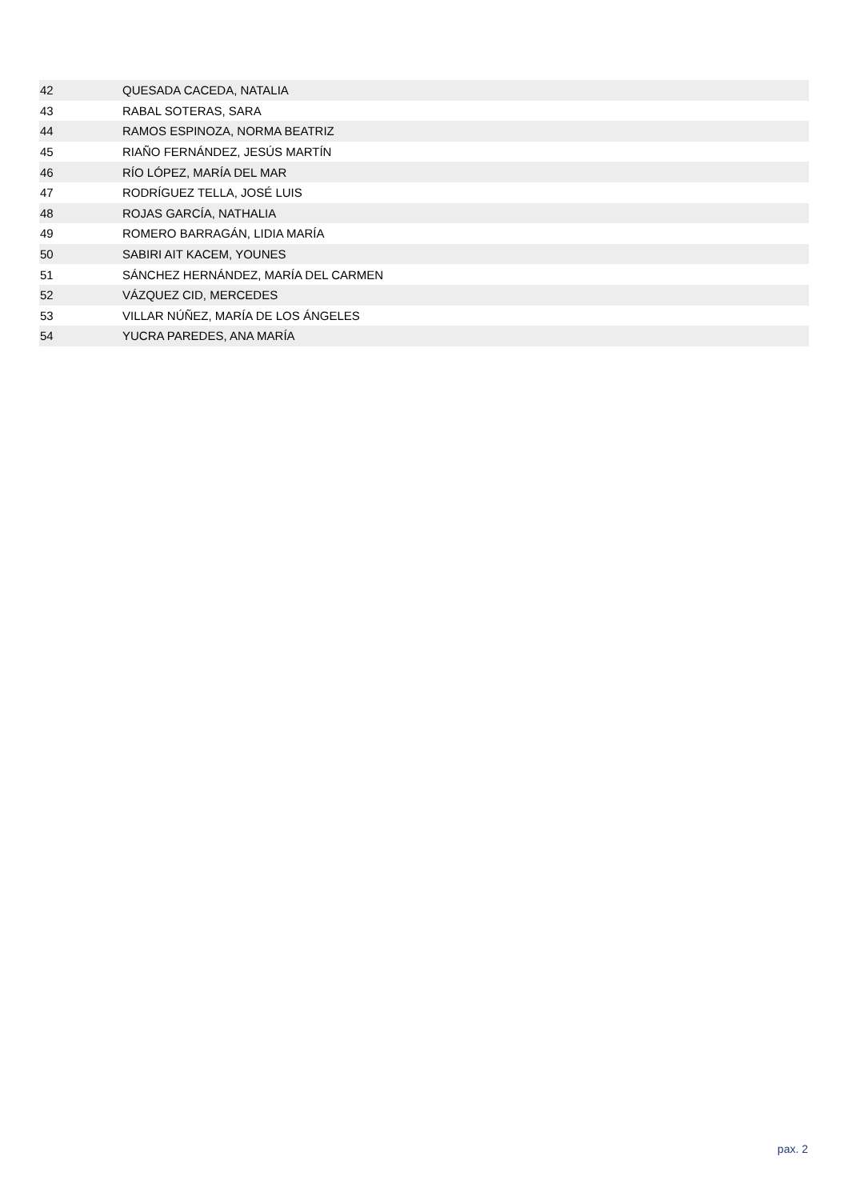| 42 | QUESADA CACEDA, NATALIA |
| 43 | RABAL SOTERAS, SARA |
| 44 | RAMOS ESPINOZA, NORMA BEATRIZ |
| 45 | RIAÑO FERNÁNDEZ, JESÚS MARTÍN |
| 46 | RÍO LÓPEZ, MARÍA DEL MAR |
| 47 | RODRÍGUEZ TELLA, JOSÉ LUIS |
| 48 | ROJAS GARCÍA, NATHALIA |
| 49 | ROMERO BARRAGÁN, LIDIA MARÍA |
| 50 | SABIRI AIT KACEM, YOUNES |
| 51 | SÁNCHEZ HERNÁNDEZ, MARÍA DEL CARMEN |
| 52 | VÁZQUEZ CID, MERCEDES |
| 53 | VILLAR NÚÑEZ, MARÍA DE LOS ÁNGELES |
| 54 | YUCRA PAREDES, ANA MARÍA |
pax. 2